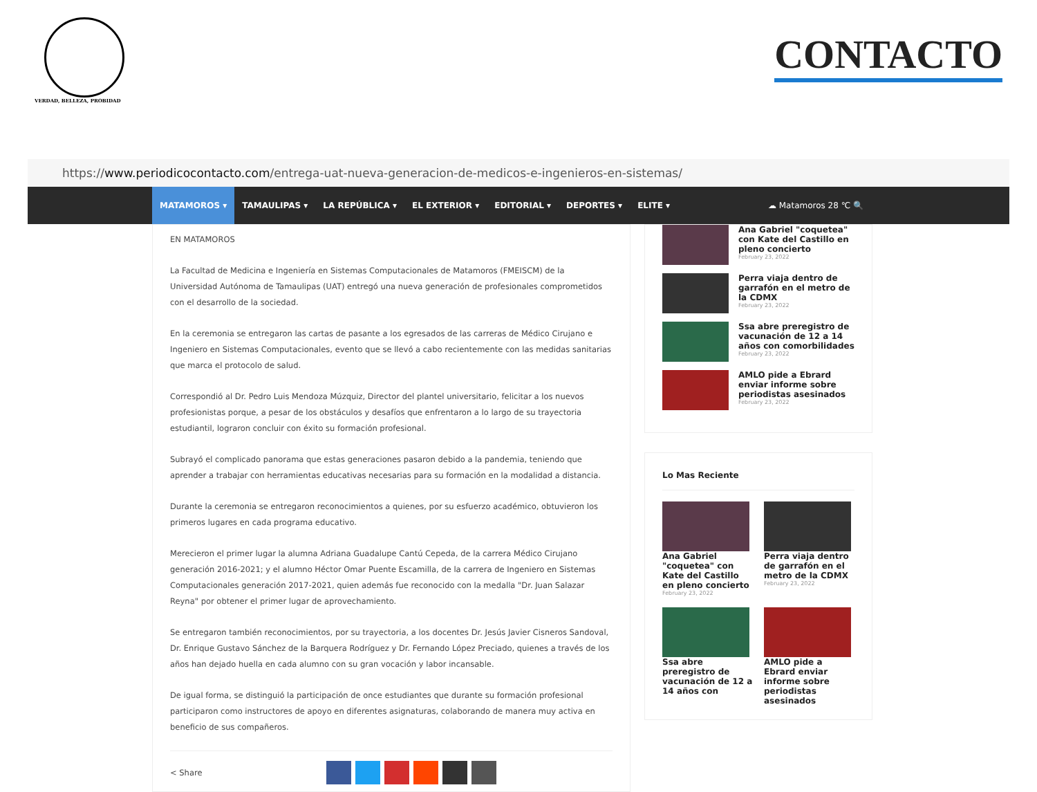VERDAD, BELLEZA, PROBIDAD
CONTACTO
https:// www.periodicocontacto.com /entrega-uat-nueva-generacion-de-medicos-e-ingenieros-en-sistemas/
MATAMOROS ▾ TAMAULIPAS ▾ LA REPÚBLICA ▾ EL EXTERIOR ▾ EDITORIAL ▾ DEPORTES ▾ ELITE ▾ ☁ Matamoros 28 ℃ 🔍
EN MATAMOROS
La Facultad de Medicina e Ingeniería en Sistemas Computacionales de Matamoros (FMEISCM) de la Universidad Autónoma de Tamaulipas (UAT) entregó una nueva generación de profesionales comprometidos con el desarrollo de la sociedad.
En la ceremonia se entregaron las cartas de pasante a los egresados de las carreras de Médico Cirujano e Ingeniero en Sistemas Computacionales, evento que se llevó a cabo recientemente con las medidas sanitarias que marca el protocolo de salud.
Correspondió al Dr. Pedro Luis Mendoza Múzquiz, Director del plantel universitario, felicitar a los nuevos profesionistas porque, a pesar de los obstáculos y desafíos que enfrentaron a lo largo de su trayectoria estudiantil, lograron concluir con éxito su formación profesional.
Subrayó el complicado panorama que estas generaciones pasaron debido a la pandemia, teniendo que aprender a trabajar con herramientas educativas necesarias para su formación en la modalidad a distancia.
Durante la ceremonia se entregaron reconocimientos a quienes, por su esfuerzo académico, obtuvieron los primeros lugares en cada programa educativo.
Merecieron el primer lugar la alumna Adriana Guadalupe Cantú Cepeda, de la carrera Médico Cirujano generación 2016-2021; y el alumno Héctor Omar Puente Escamilla, de la carrera de Ingeniero en Sistemas Computacionales generación 2017-2021, quien además fue reconocido con la medalla "Dr. Juan Salazar Reyna" por obtener el primer lugar de aprovechamiento.
Se entregaron también reconocimientos, por su trayectoria, a los docentes Dr. Jesús Javier Cisneros Sandoval, Dr. Enrique Gustavo Sánchez de la Barquera Rodríguez y Dr. Fernando López Preciado, quienes a través de los años han dejado huella en cada alumno con su gran vocación y labor incansable.
De igual forma, se distinguió la participación de once estudiantes que durante su formación profesional participaron como instructores de apoyo en diferentes asignaturas, colaborando de manera muy activa en beneficio de sus compañeros.
< Share
Ana Gabriel "coquetea" con Kate del Castillo en pleno concierto
February 23, 2022
Perra viaja dentro de garrafón en el metro de la CDMX
February 23, 2022
Ssa abre preregistro de vacunación de 12 a 14 años con comorbilidades
February 23, 2022
AMLO pide a Ebrard enviar informe sobre periodistas asesinados
February 23, 2022
Lo Mas Reciente
Ana Gabriel "coquetea" con Kate del Castillo en pleno concierto
February 23, 2022
Perra viaja dentro de garrafón en el metro de la CDMX
February 23, 2022
Ssa abre preregistro de vacunación de 12 a 14 años con
AMLO pide a Ebrard enviar informe sobre periodistas asesinados